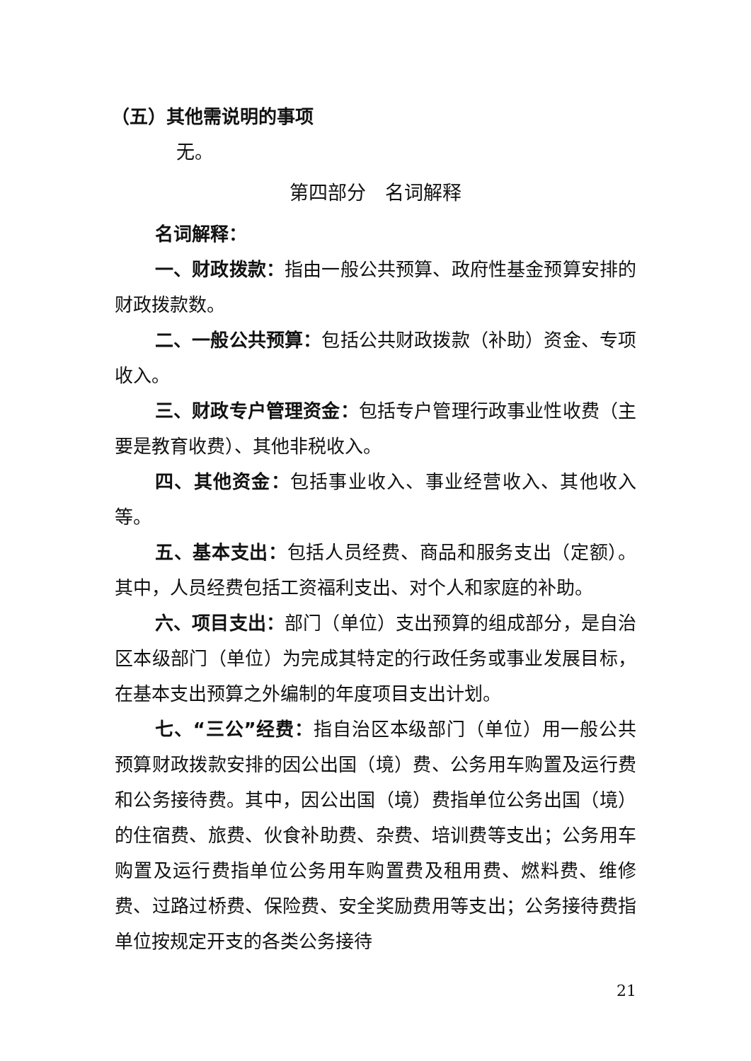（五）其他需说明的事项
无。
第四部分　名词解释
名词解释：
一、财政拨款：指由一般公共预算、政府性基金预算安排的财政拨款数。
二、一般公共预算：包括公共财政拨款（补助）资金、专项收入。
三、财政专户管理资金：包括专户管理行政事业性收费（主要是教育收费）、其他非税收入。
四、其他资金：包括事业收入、事业经营收入、其他收入等。
五、基本支出：包括人员经费、商品和服务支出（定额）。其中，人员经费包括工资福利支出、对个人和家庭的补助。
六、项目支出：部门（单位）支出预算的组成部分，是自治区本级部门（单位）为完成其特定的行政任务或事业发展目标，在基本支出预算之外编制的年度项目支出计划。
七、“三公”经费：指自治区本级部门（单位）用一般公共预算财政拨款安排的因公出国（境）费、公务用车购置及运行费和公务接待费。其中，因公出国（境）费指单位公务出国（境）的住宿费、旅费、伙食补助费、杂费、培训费等支出；公务用车购置及运行费指单位公务用车购置费及租用费、燃料费、维修费、过路过桥费、保险费、安全奖励费用等支出；公务接待费指单位按规定开支的各类公务接待
21